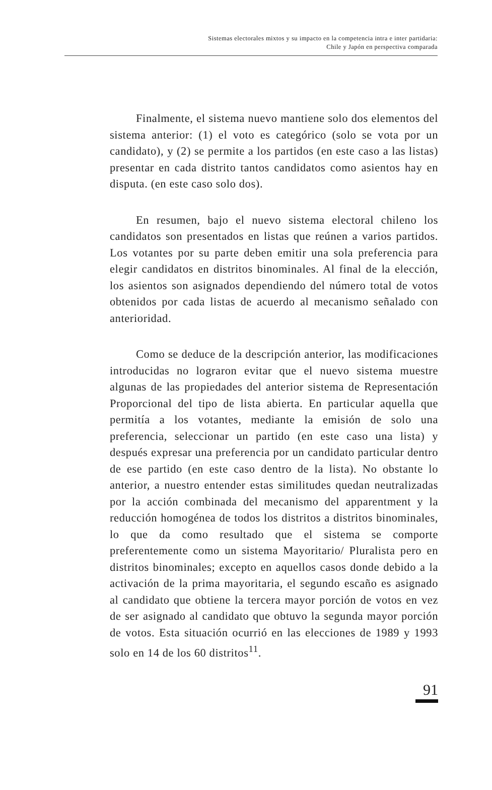Sistemas electorales mixtos y su impacto en la competencia intra e inter partidaria:
Chile y Japón en perspectiva comparada
Finalmente, el sistema nuevo mantiene solo dos elementos del sistema anterior: (1) el voto es categórico (solo se vota por un candidato), y (2) se permite a los partidos (en este caso a las listas) presentar en cada distrito tantos candidatos como asientos hay en disputa. (en este caso solo dos).
En resumen, bajo el nuevo sistema electoral chileno los candidatos son presentados en listas que reúnen a varios partidos. Los votantes por su parte deben emitir una sola preferencia para elegir candidatos en distritos binominales. Al final de la elección, los asientos son asignados dependiendo del número total de votos obtenidos por cada listas de acuerdo al mecanismo señalado con anterioridad.
Como se deduce de la descripción anterior, las modificaciones introducidas no lograron evitar que el nuevo sistema muestre algunas de las propiedades del anterior sistema de Representación Proporcional del tipo de lista abierta. En particular aquella que permitía a los votantes, mediante la emisión de solo una preferencia, seleccionar un partido (en este caso una lista) y después expresar una preferencia por un candidato particular dentro de ese partido (en este caso dentro de la lista). No obstante lo anterior, a nuestro entender estas similitudes quedan neutralizadas por la acción combinada del mecanismo del apparentment y la reducción homogénea de todos los distritos a distritos binominales, lo que da como resultado que el sistema se comporte preferentemente como un sistema Mayoritario/ Pluralista pero en distritos binominales; excepto en aquellos casos donde debido a la activación de la prima mayoritaria, el segundo escaño es asignado al candidato que obtiene la tercera mayor porción de votos en vez de ser asignado al candidato que obtuvo la segunda mayor porción de votos. Esta situación ocurrió en las elecciones de 1989 y 1993 solo en 14 de los 60 distritos<sup>11</sup>.
91